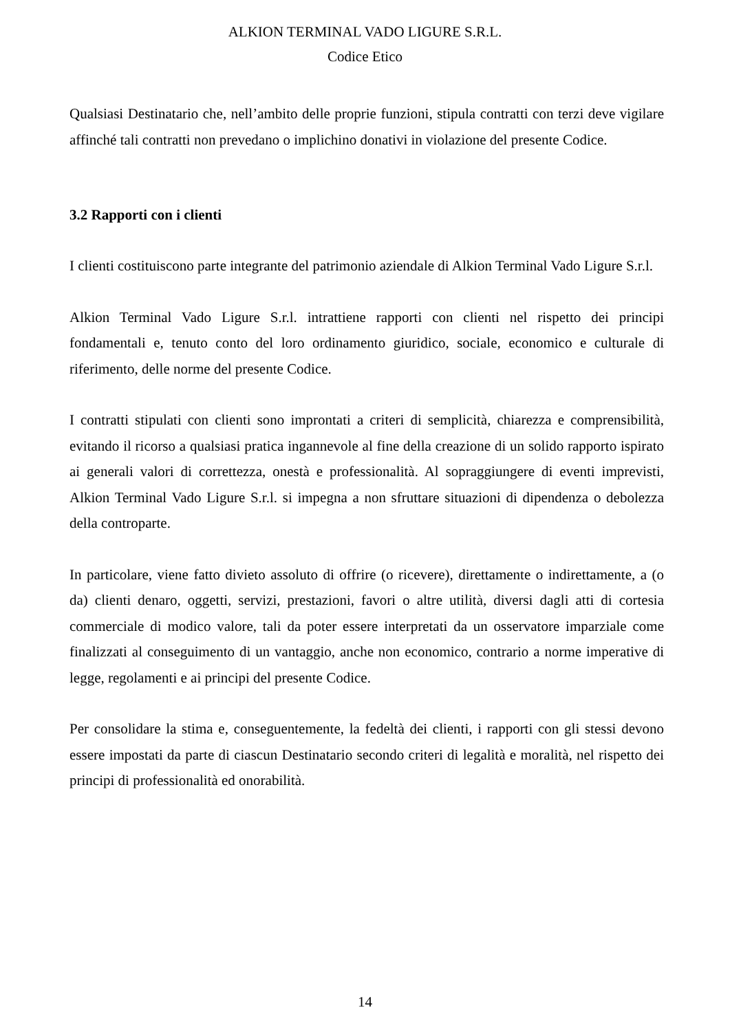ALKION TERMINAL VADO LIGURE S.R.L.
Codice Etico
Qualsiasi Destinatario che, nell’ambito delle proprie funzioni, stipula contratti con terzi deve vigilare affinché tali contratti non prevedano o implichino donativi in violazione del presente Codice.
3.2 Rapporti con i clienti
I clienti costituiscono parte integrante del patrimonio aziendale di Alkion Terminal Vado Ligure S.r.l.
Alkion Terminal Vado Ligure S.r.l. intrattiene rapporti con clienti nel rispetto dei principi fondamentali e, tenuto conto del loro ordinamento giuridico, sociale, economico e culturale di riferimento, delle norme del presente Codice.
I contratti stipulati con clienti sono improntati a criteri di semplicità, chiarezza e comprensibilità, evitando il ricorso a qualsiasi pratica ingannevole al fine della creazione di un solido rapporto ispirato ai generali valori di correttezza, onestà e professionalità. Al sopraggiungere di eventi imprevisti, Alkion Terminal Vado Ligure S.r.l. si impegna a non sfruttare situazioni di dipendenza o debolezza della controparte.
In particolare, viene fatto divieto assoluto di offrire (o ricevere), direttamente o indirettamente, a (o da) clienti denaro, oggetti, servizi, prestazioni, favori o altre utilità, diversi dagli atti di cortesia commerciale di modico valore, tali da poter essere interpretati da un osservatore imparziale come finalizzati al conseguimento di un vantaggio, anche non economico, contrario a norme imperative di legge, regolamenti e ai principi del presente Codice.
Per consolidare la stima e, conseguentemente, la fedeltà dei clienti, i rapporti con gli stessi devono essere impostati da parte di ciascun Destinatario secondo criteri di legalità e moralità, nel rispetto dei principi di professionalità ed onorabilità.
14